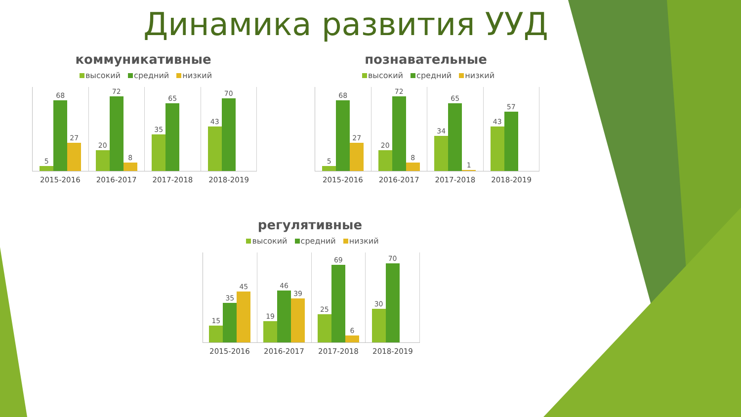Динамика развития УУД
коммуникативные
высокий средний низкий
5
68
27
20
72
8
35
65
43
70
2015-2016 2016-2017 2017-2018 2018-2019
познавательные
высокий средний низкий
5
68
27
20
72
8
34
65
1
43
57
2015-2016 2016-2017 2017-2018 2018-2019
регулятивные
высокий средний низкий
15
35
45
19
46
39
25
69
6
30
70
2015-2016 2016-2017 2017-2018 2018-2019